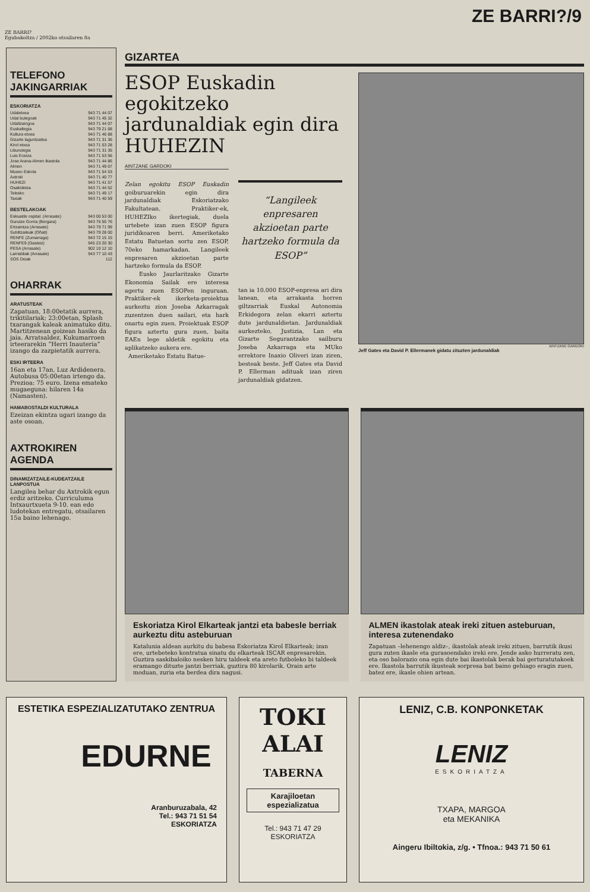ZE BARRI?
Egubakoitza / 2002ko otsailaren 8a
ZE BARRI?/9
TELEFONO JAKINGARRIAK
ESKORIATZA
| Udaletxea | 943 71 44 07 |
| Udal bulegoak | 943 71 45 32 |
| Udaltzaingoa | 943 71 44 07 |
| Euskaltegia | 943 79 21 68 |
| Kultura etxea | 943 71 46 88 |
| Gizarte laguntzailea | 943 71 31 36 |
| Kirol etxea | 943 71 53 28 |
| Liburutegia | 943 71 31 35 |
| Luis Eceiza | 943 71 53 56 |
| Jose Arana-Almen Ikastola | 943 71 44 86 |
| Almen | 943 71 49 07 |
| Museo Eskola | 943 71 54 53 |
| Axtroki | 943 71 40 77 |
| HUHEZI | 943 71 41 57 |
| Osakidetza | 943 71 44 52 |
| Telesko | 943 71 49 17 |
| Taxiak | 943 71 40 59 |
BESTELAKOAK
| Eskualde ospital. (Arrasate) | 943 00 53 00 |
| Gurutze Gorria (Bergara) | 943 76 55 76 |
| Ertzaintza (Arrasate) | 943 79 71 99 |
| Suhiltzaileak (Oñati) | 943 79 28 00 |
| RENFE (Zumarraga) | 943 72 15 15 |
| RENFE9 (Gasteiz) | 945 23 20 30 |
| PESA (Arrasate) | 902 10 12 10 |
| Larrialdiak (Arrasate) | 943 77 10 43 |
| SOS Deiak | 112 |
OHARRAK
ARATUSTEAK
Zapatuan, 18:00etatik aurrera, trikitilariak; 23:00etan, Splash txarangak kaleak animatuko ditu. Martitzenean goizean hasiko da jaia. Arratsaldez, Kukumarroen irteerarekin “Herri Inauteria” izango da zazpietatik aurrera.
ESKI IRTEERA
16an eta 17an, Luz Ardidenera. Autobusa 05:00etan irtengo da. Prezioa: 75 euro. Izena emateko mugaeguna: hilaren 14a (Namasten).
HAMABOSTALDI KULTURALA
Ezeizan ekintza ugari izango da aste osoan.
AXTROKIREN AGENDA
DINAMIZATZAILE-KUDEATZAILE LANPOSTUA
Langilea behar du Axtrokik egun erdiz aritzeko. Curriculuma Intxaurtxueta 9-10. ean edo ludotekan entregatu, otsailaren 15a baino lehenago.
GIZARTEA
ESOP Euskadin egokitzeko jardunaldiak egin dira HUHEZIN
AINTZANE GARDOKI
Zelan egokitu ESOP Euskadin goiburuarekin egin dira jardunaldiak Eskoriatzako Fakultatean. Praktiker-ek, HUHEZIko ikertegiak, duela urtebete izan zuen ESOP figura juridikoaren berri. Ameriketako Estatu Batuetan sortu zen ESOP, 70eko hamarkadan. Langileek enpresaren akzioetan parte hartzeko formula da ESOP.
Eusko Jaurlaritzako Gizarte Ekonomia Sailak ere interesa agertu zuen ESOPen inguruan. Praktiker-ek ikerketa-proiektua aurkeztu zion Joseba Azkarragak zuzentzen duen sailari, eta hark onartu egin zuen. Proiektuak ESOP figura aztertu gura zuen, baita EAEn lege aldetik egokitu eta aplikatzeko aukera ere.
Ameriketako Estatu Batue-
“Langileek enpresaren akzioetan parte hartzeko formula da ESOP”
tan ia 10.000 ESOP-enpresa ari dira lanean, eta arrakasta horren giltzarriak Euskal Autonomia Erkidegora zelan ekarri aztertu dute jardunaldietan. Jardunaldiak aurkezteko, Justizia, Lan eta Gizarte Segurantzako sailburu Joseba Azkarraga eta MUko errektore Inaxio Oliveri izan ziren, besteak beste. Jeff Gates eta David P. Ellerman adituak izan ziren jardunaldiak gidatzen.
AINTZANE GARDOKI
Jeff Gates eta David P. Ellermanek gidatu zituzten jardunaldiak
Eskoriatza Kirol Elkarteak jantzi eta babesle berriak aurkeztu ditu asteburuan
Katalunia aldean aurkitu du babesa Eskoriatza Kirol Elkarteak; izan ere, urtebeteko kontratua sinatu du elkarteak ISCAR enpresarekin. Guztira saskibaloiko nesken hiru taldeek eta areto futboleko bi taldeek eramango dituzte jantzi berriak, guztira 80 kirolarik. Orain arte moduan, zuria eta berdea dira nagusi.
ALMEN ikastolak ateak ireki zituen asteburuan, interesa zutenendako
Zapatuan –lehenengo aldiz–, ikastolak ateak ireki zituen, barrutik ikusi gura zuten ikasle eta gurasoendako ireki ere. Jende asko hurreratu zen, eta oso balorazio ona egin dute bai ikastolak berak bai gerturatutakoek ere. Ikastola barrutik ikusteak sorpresa bat baino gehiago eragin zuen, batez ere, ikasle ohien artean.
ESTETIKA ESPEZIALIZATUTAKO ZENTRUA
EDURNE
Aranburuzabala, 42
Tel.: 943 71 51 54
ESKORIATZA
TOKI
ALAI
TABERNA
Karajiloetan espezializatua
Tel.: 943 71 47 29
ESKORIATZA
LENIZ, C.B. KONPONKETAK
LENIZ
ESKORIATZA
TXAPA, MARGOA
eta MEKANIKA
Aingeru Ibiltokia, z/g. • Tfnoa.: 943 71 50 61